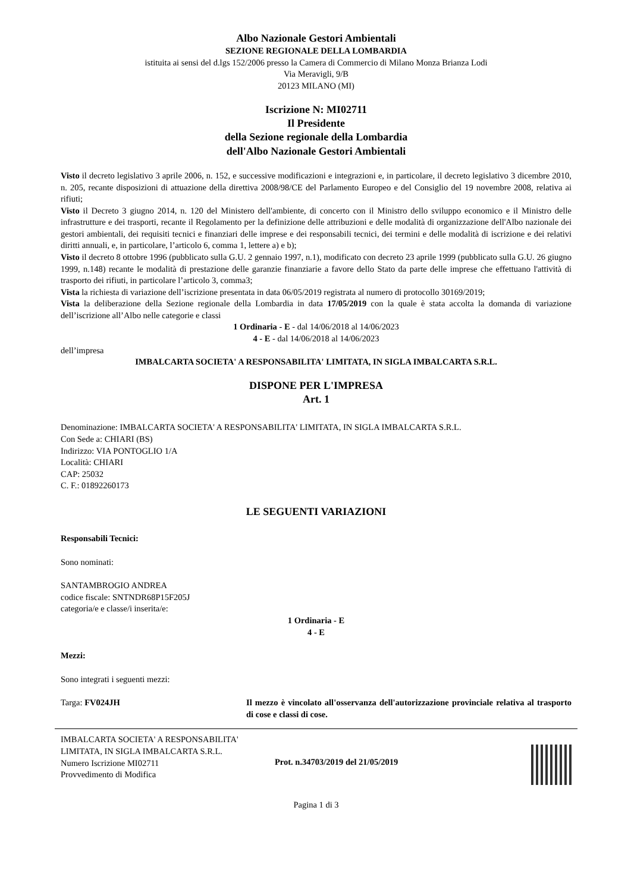Albo Nazionale Gestori Ambientali
SEZIONE REGIONALE DELLA LOMBARDIA
istituita ai sensi del d.lgs 152/2006 presso la Camera di Commercio di Milano Monza Brianza Lodi
Via Meravigli, 9/B
20123 MILANO (MI)
Iscrizione N: MI02711
Il Presidente
della Sezione regionale della Lombardia
dell'Albo Nazionale Gestori Ambientali
Visto il decreto legislativo 3 aprile 2006, n. 152, e successive modificazioni e integrazioni e, in particolare, il decreto legislativo 3 dicembre 2010, n. 205, recante disposizioni di attuazione della direttiva 2008/98/CE del Parlamento Europeo e del Consiglio del 19 novembre 2008, relativa ai rifiuti;
Visto il Decreto 3 giugno 2014, n. 120 del Ministero dell'ambiente, di concerto con il Ministro dello sviluppo economico e il Ministro delle infrastrutture e dei trasporti, recante il Regolamento per la definizione delle attribuzioni e delle modalità di organizzazione dell'Albo nazionale dei gestori ambientali, dei requisiti tecnici e finanziari delle imprese e dei responsabili tecnici, dei termini e delle modalità di iscrizione e dei relativi diritti annuali, e, in particolare, l’articolo 6, comma 1, lettere a) e b);
Visto il decreto 8 ottobre 1996 (pubblicato sulla G.U. 2 gennaio 1997, n.1), modificato con decreto 23 aprile 1999 (pubblicato sulla G.U. 26 giugno 1999, n.148) recante le modalità di prestazione delle garanzie finanziarie a favore dello Stato da parte delle imprese che effettuano l'attività di trasporto dei rifiuti, in particolare l’articolo 3, comma3;
Vista la richiesta di variazione dell’iscrizione presentata in data 06/05/2019 registrata al numero di protocollo 30169/2019;
Vista la deliberazione della Sezione regionale della Lombardia in data 17/05/2019 con la quale è stata accolta la domanda di variazione dell’iscrizione all’Albo nelle categorie e classi
1 Ordinaria - E - dal 14/06/2018 al 14/06/2023
4 - E - dal 14/06/2018 al 14/06/2023
dell’impresa
IMBALCARTA SOCIETA' A RESPONSABILITA' LIMITATA, IN SIGLA IMBALCARTA S.R.L.
DISPONE PER L'IMPRESA
Art. 1
Denominazione: IMBALCARTA SOCIETA' A RESPONSABILITA' LIMITATA, IN SIGLA IMBALCARTA S.R.L.
Con Sede a: CHIARI (BS)
Indirizzo: VIA PONTOGLIO 1/A
Località: CHIARI
CAP: 25032
C. F.: 01892260173
LE SEGUENTI VARIAZIONI
Responsabili Tecnici:
Sono nominati:
SANTAMBROGIO ANDREA
codice fiscale: SNTNDR68P15F205J
categoria/e e classe/i inserita/e:
1 Ordinaria - E
4 - E
Mezzi:
Sono integrati i seguenti mezzi:
Targa: FV024JH Il mezzo è vincolato all'osservanza dell'autorizzazione provinciale relativa al trasporto di cose e classi di cose.
IMBALCARTA SOCIETA' A RESPONSABILITA' LIMITATA, IN SIGLA IMBALCARTA S.R.L.
Numero Iscrizione MI02711
Provvedimento di Modifica
Prot. n.34703/2019 del 21/05/2019
Pagina 1 di 3